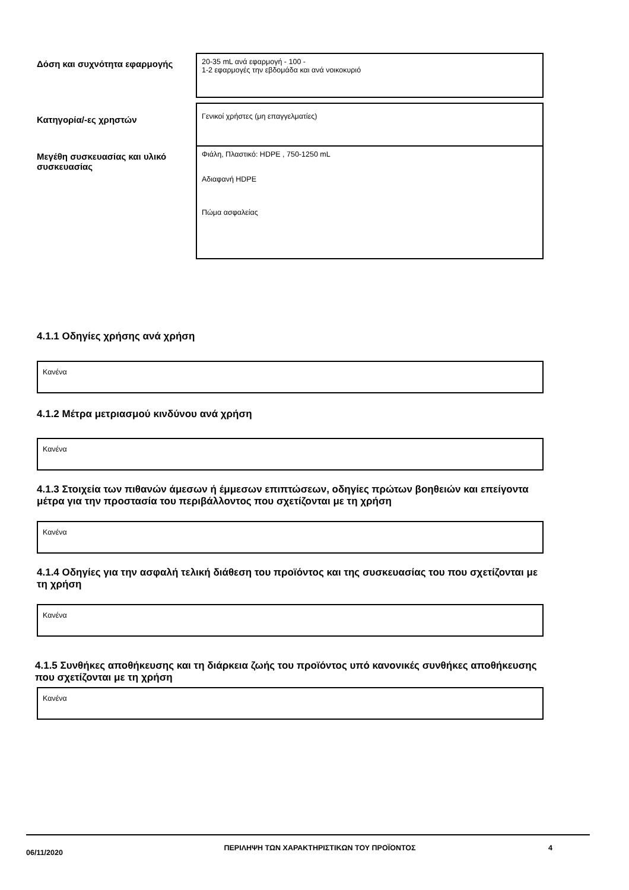Δόση και συχνότητα εφαρμογής
20-35 mL ανά εφαρμογή - 100 -
1-2 εφαρμογές την εβδομάδα και ανά νοικοκυριό
Κατηγορία/-ες χρηστών
Γενικοί χρήστες (μη επαγγελματίες)
Μεγέθη συσκευασίας και υλικό συσκευασίας
Φιάλη, Πλαστικό: HDPE , 750-1250 mL
Αδιαφανή HDPE
Πώμα ασφαλείας
4.1.1 Οδηγίες χρήσης ανά χρήση
Κανένα
4.1.2 Μέτρα μετριασμού κινδύνου ανά χρήση
Κανένα
4.1.3 Στοιχεία των πιθανών άμεσων ή έμμεσων επιπτώσεων, οδηγίες πρώτων βοηθειών και επείγοντα μέτρα για την προστασία του περιβάλλοντος που σχετίζονται με τη χρήση
Κανένα
4.1.4 Οδηγίες για την ασφαλή τελική διάθεση του προϊόντος και της συσκευασίας του που σχετίζονται με τη χρήση
Κανένα
4.1.5 Συνθήκες αποθήκευσης και τη διάρκεια ζωής του προϊόντος υπό κανονικές συνθήκες αποθήκευσης που σχετίζονται με τη χρήση
Κανένα
06/11/2020
ΠΕΡΙΛΗΨΗ ΤΩΝ ΧΑΡΑΚΤΗΡΙΣΤΙΚΩΝ ΤΟΥ ΠΡΟΪΟΝΤΟΣ 4